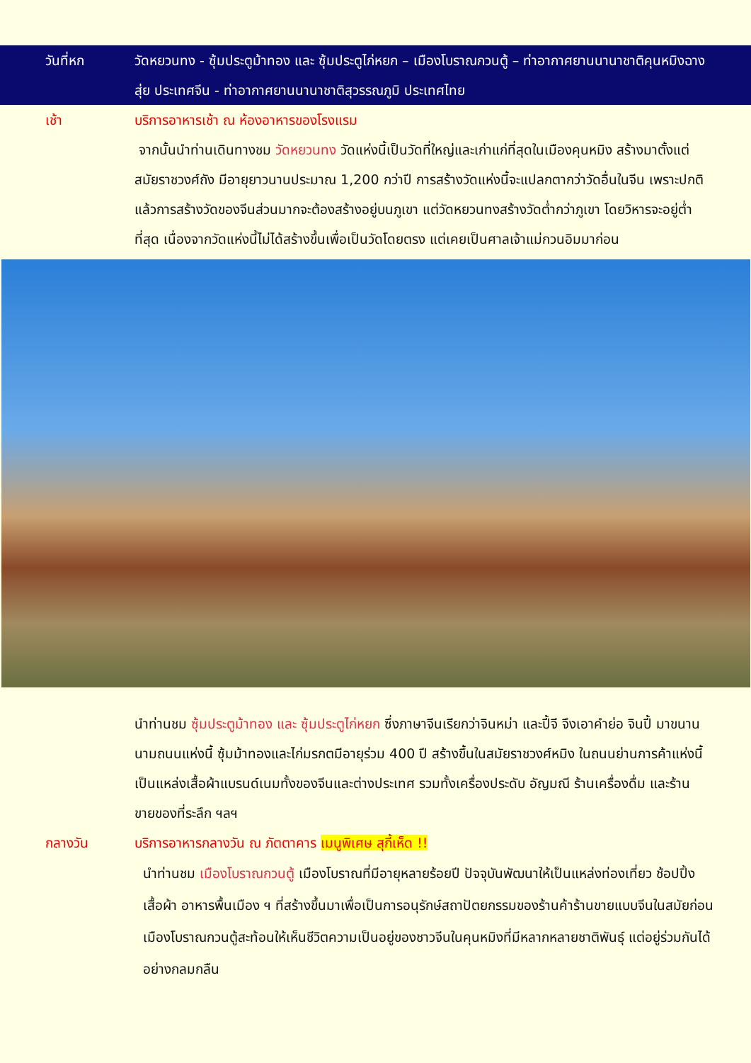วันที่หก วัดหยวนทง - ซุ้มประตูม้าทอง และ ซุ้มประตูไก่หยก – เมืองโบราณกวนตู้ – ท่าอากาศยานนานาชาติคุนหมิงฉางสุ่ย ประเทศจีน - ท่าอากาศยานนานาชาติสุวรรณภูมิ ประเทศไทย
เช้า บริการอาหารเช้า ณ ห้องอาหารของโรงแรม
จากนั้นนำท่านเดินทางชม วัดหยวนทง วัดแห่งนี้เป็นวัดที่ใหญ่และเก่าแก่ที่สุดในเมืองคุนหมิง สร้างมาตั้งแต่สมัยราชวงศ์ถัง มีอายุยาวนานประมาณ 1,200 กว่าปี การสร้างวัดแห่งนี้จะแปลกตากว่าวัดอื่นในจีน เพราะปกติแล้วการสร้างวัดของจีนส่วนมากจะต้องสร้างอยู่บนภูเขา แต่วัดหยวนทงสร้างวัดต่ำกว่าภูเขา โดยวิหารจะอยู่ต่ำที่สุด เนื่องจากวัดแห่งนี้ไม่ได้สร้างขึ้นเพื่อเป็นวัดโดยตรง แต่เคยเป็นศาลเจ้าแม่กวนอิมมาก่อน
นำท่านชม ซุ้มประตูม้าทอง และ ซุ้มประตูไก่หยก ซึ่งภาษาจีนเรียกว่าจินหม่า และปี้จี จึงเอาคำย่อ จินปี้ มาขนานนามถนนแห่งนี้ ซุ้มม้าทองและไก่มรกตมีอายุร่วม 400 ปี สร้างขึ้นในสมัยราชวงศ์หมิง ในถนนย่านการค้าแห่งนี้ เป็นแหล่งเสื้อผ้าแบรนด์เนมทั้งของจีนและต่างประเทศ รวมทั้งเครื่องประดับ อัญมณี ร้านเครื่องดื่ม และร้านขายของที่ระลึก ฯลฯ
กลางวัน บริการอาหารกลางวัน ณ ภัตตาคาร เมนูพิเศษ สุกี้เห็ด !!
นำท่านชม เมืองโบราณกวนตู้ เมืองโบราณที่มีอายุหลายร้อยปี ปัจจุบันพัฒนาให้เป็นแหล่งท่องเที่ยว ช้อปปิ้ง เสื้อผ้า อาหารพื้นเมือง ฯ ที่สร้างขึ้นมาเพื่อเป็นการอนุรักษ์สถาปัตยกรรมของร้านค้าร้านขายแบบจีนในสมัยก่อน เมืองโบราณกวนตู้สะท้อนให้เห็นชีวิตความเป็นอยู่ของชาวจีนในคุนหมิงที่มีหลากหลายชาติพันธุ์ แต่อยู่ร่วมกันได้อย่างกลมกลืน